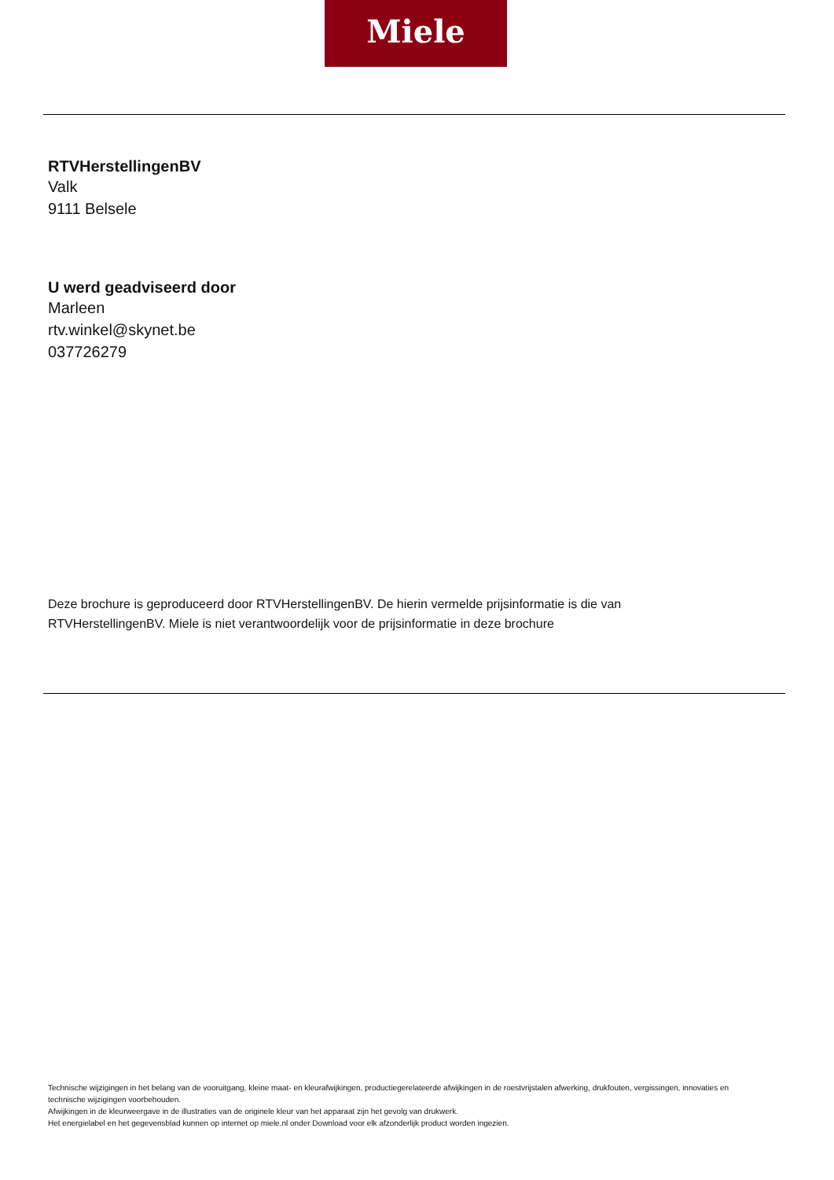Miele
RTVHerstellingenBV
Valk
9111 Belsele
U werd geadviseerd door
Marleen
rtv.winkel@skynet.be
037726279
Deze brochure is geproduceerd door RTVHerstellingenBV. De hierin vermelde prijsinformatie is die van RTVHerstellingenBV. Miele is niet verantwoordelijk voor de prijsinformatie in deze brochure
Technische wijzigingen in het belang van de vooruitgang, kleine maat- en kleurafwijkingen, productiegerelateerde afwijkingen in de roestvrijstalen afwerking, drukfouten, vergissingen, innovaties en technische wijzigingen voorbehouden.
Afwijkingen in de kleurweergave in de illustraties van de originele kleur van het apparaat zijn het gevolg van drukwerk.
Het energielabel en het gegevensblad kunnen op internet op miele.nl onder Download voor elk afzonderlijk product worden ingezien.